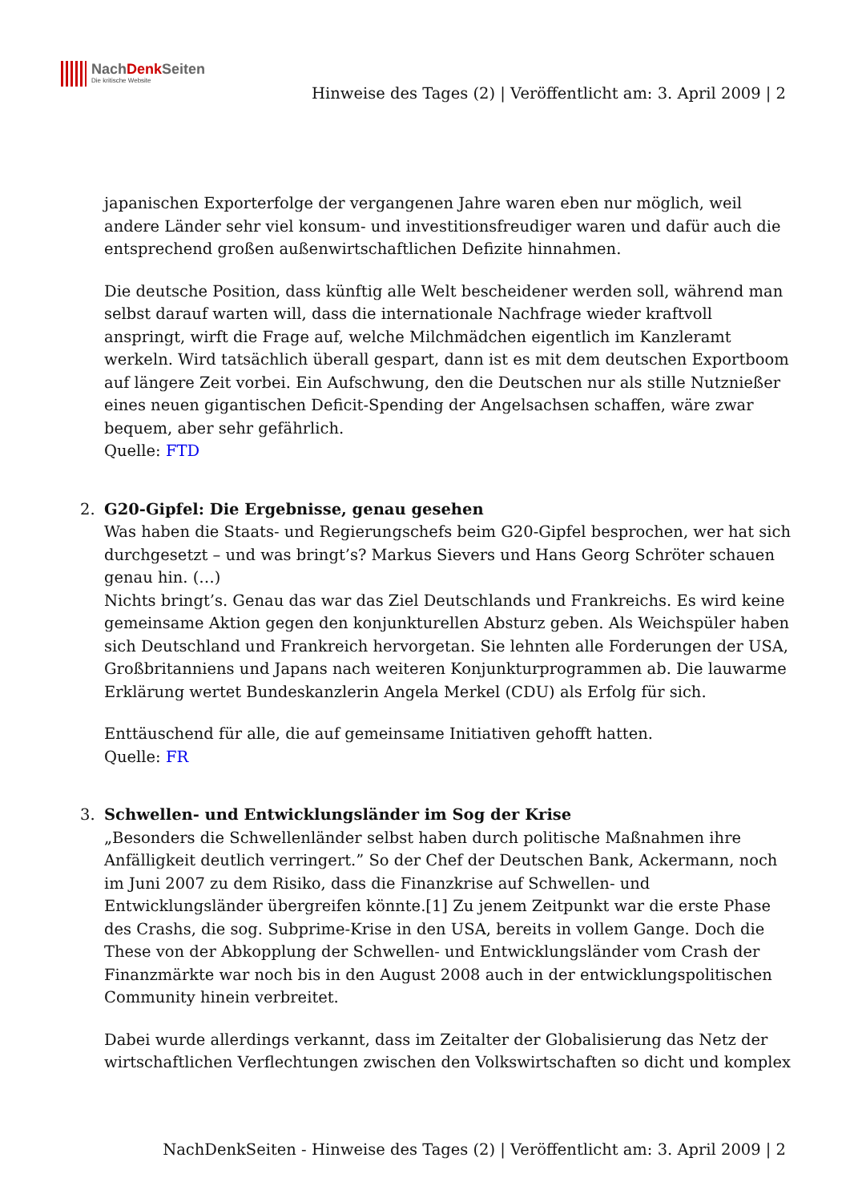NachDenk Seiten
Die kritische Website
Hinweise des Tages (2) | Veröffentlicht am: 3. April 2009 | 2
japanischen Exporterfolge der vergangenen Jahre waren eben nur möglich, weil andere Länder sehr viel konsum- und investitionsfreudiger waren und dafür auch die entsprechend großen außenwirtschaftlichen Defizite hinnahmen.
Die deutsche Position, dass künftig alle Welt bescheidener werden soll, während man selbst darauf warten will, dass die internationale Nachfrage wieder kraftvoll anspringt, wirft die Frage auf, welche Milchmädchen eigentlich im Kanzleramt werkeln. Wird tatsächlich überall gespart, dann ist es mit dem deutschen Exportboom auf längere Zeit vorbei. Ein Aufschwung, den die Deutschen nur als stille Nutznießer eines neuen gigantischen Deficit-Spending der Angelsachsen schaffen, wäre zwar bequem, aber sehr gefährlich.
Quelle: FTD
2. G20-Gipfel: Die Ergebnisse, genau gesehen
Was haben die Staats- und Regierungschefs beim G20-Gipfel besprochen, wer hat sich durchgesetzt – und was bringt’s? Markus Sievers und Hans Georg Schröter schauen genau hin. (…)
Nichts bringt’s. Genau das war das Ziel Deutschlands und Frankreichs. Es wird keine gemeinsame Aktion gegen den konjunkturellen Absturz geben. Als Weichspüler haben sich Deutschland und Frankreich hervorgetan. Sie lehnten alle Forderungen der USA, Großbritanniens und Japans nach weiteren Konjunkturprogrammen ab. Die lauwarme Erklärung wertet Bundeskanzlerin Angela Merkel (CDU) als Erfolg für sich.
Enttäuschend für alle, die auf gemeinsame Initiativen gehofft hatten.
Quelle: FR
3. Schwellen- und Entwicklungsländer im Sog der Krise
„Besonders die Schwellenländer selbst haben durch politische Maßnahmen ihre Anfälligkeit deutlich verringert.” So der Chef der Deutschen Bank, Ackermann, noch im Juni 2007 zu dem Risiko, dass die Finanzkrise auf Schwellen- und Entwicklungsländer übergreifen könnte.[1] Zu jenem Zeitpunkt war die erste Phase des Crashs, die sog. Subprime-Krise in den USA, bereits in vollem Gange. Doch die These von der Abkopplung der Schwellen- und Entwicklungsländer vom Crash der Finanzmärkte war noch bis in den August 2008 auch in der entwicklungspolitischen Community hinein verbreitet.
Dabei wurde allerdings verkannt, dass im Zeitalter der Globalisierung das Netz der wirtschaftlichen Verflechtungen zwischen den Volkswirtschaften so dicht und komplex
NachDenkSeiten - Hinweise des Tages (2) | Veröffentlicht am: 3. April 2009 | 2